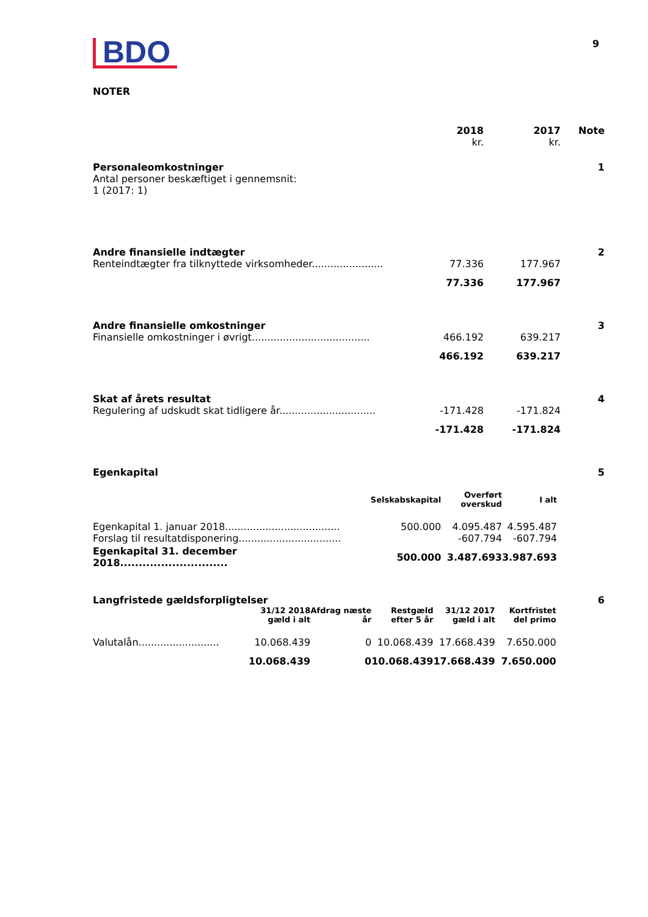BDO
9
NOTER
| | 2018 | 2017 | Note |
| | kr. | kr. | |
| Personaleomkostninger | | | 1 |
| Antal personer beskæftiget i gennemsnit: | | | |
| 1 (2017: 1) | | | |
| Andre finansielle indtægter | | | 2 |
| Renteindtægter fra tilknyttede virksomheder....................... | 77.336 | 177.967 | |
| | 77.336 | 177.967 | |
| Andre finansielle omkostninger | | | 3 |
| Finansielle omkostninger i øvrigt...................................... | 466.192 | 639.217 | |
| | 466.192 | 639.217 | |
| Skat af årets resultat | | | 4 |
| Regulering af udskudt skat tidligere år............................... | -171.428 | -171.824 | |
| | -171.428 | -171.824 | |
| Egenkapital | | | 5 |
| | Selskabskapital | Overført overskud | I alt |
| Egenkapital 1. januar 2018..................................... | 500.000 | 4.095.487 | 4.595.487 |
| Forslag til resultatdisponering................................. | | -607.794 | -607.794 |
| Egenkapital 31. december 2018............................. | 500.000 | 3.487.693 | 3.987.693 |
| Langfristede gældsforpligtelser | | | | | | 6 |
| | 31/12 2018 gæld i alt | Afdrag næste år | Restgæld efter 5 år | 31/12 2017 gæld i alt | Kortfristet del primo | |
| Valutalån.......................... | 10.068.439 | 0 | 10.068.439 | 17.668.439 | 7.650.000 | |
| | 10.068.439 | 0 | 10.068.439 | 17.668.439 | 7.650.000 | |